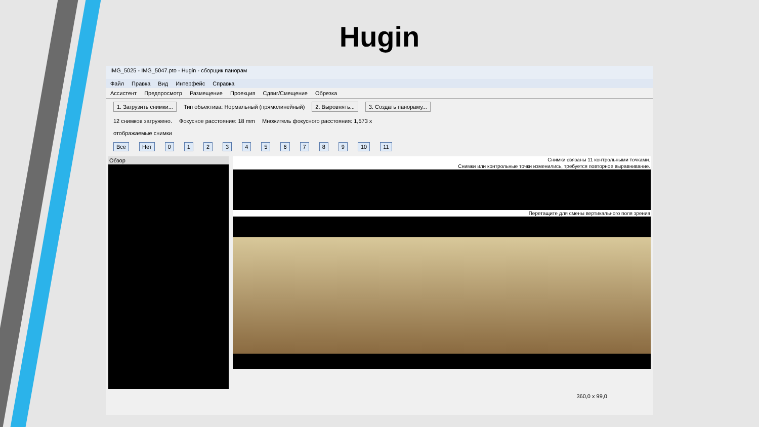Hugin
IMG_5025 - IMG_5047.pto - Hugin - сборщик панорам
Файл Правка Вид Интерфейс Справка
Ассистент Предпросмотр Размещение Проекция Сдвиг/Смещение Обрезка
1. Загрузить снимки... Тип объектива: Нормальный (прямолинейный) 2. Выровнять... 3. Создать панораму...
12 снимков загружено. Фокусное расстояние: 18 mm Множитель фокусного расстояния: 1,573 x
отображаемые снимки
Все Нет 0 1 2 3 4 5 6 7 8 9 10 11
Обзор
Снимки связаны 11 контрольными точками.
Снимки или контрольные точки изменились, требуется повторное выравнивание.
Перетащите для смены вертикального поля зрения
360,0 x 99,0